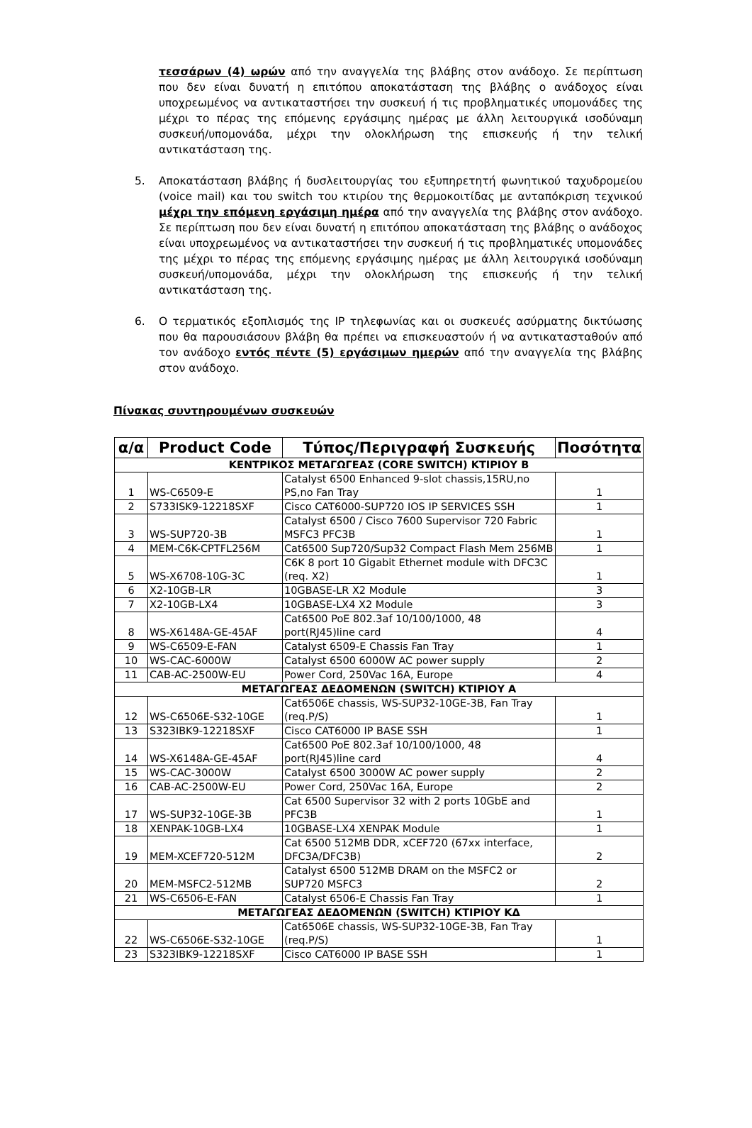τεσσάρων (4) ωρών από την αναγγελία της βλάβης στον ανάδοχο. Σε περίπτωση που δεν είναι δυνατή η επιτόπου αποκατάσταση της βλάβης ο ανάδοχος είναι υποχρεωμένος να αντικαταστήσει την συσκευή ή τις προβληματικές υπομονάδες της μέχρι το πέρας της επόμενης εργάσιμης ημέρας με άλλη λειτουργικά ισοδύναμη συσκευή/υπομονάδα, μέχρι την ολοκλήρωση της επισκευής ή την τελική αντικατάσταση της.
5. Αποκατάσταση βλάβης ή δυσλειτουργίας του εξυπηρετητή φωνητικού ταχυδρομείου (voice mail) και του switch του κτιρίου της θερμοκοιτίδας με ανταπόκριση τεχνικού μέχρι την επόμενη εργάσιμη ημέρα από την αναγγελία της βλάβης στον ανάδοχο. Σε περίπτωση που δεν είναι δυνατή η επιτόπου αποκατάσταση της βλάβης ο ανάδοχος είναι υποχρεωμένος να αντικαταστήσει την συσκευή ή τις προβληματικές υπομονάδες της μέχρι το πέρας της επόμενης εργάσιμης ημέρας με άλλη λειτουργικά ισοδύναμη συσκευή/υπομονάδα, μέχρι την ολοκλήρωση της επισκευής ή την τελική αντικατάσταση της.
6. Ο τερματικός εξοπλισμός της IP τηλεφωνίας και οι συσκευές ασύρματης δικτύωσης που θα παρουσιάσουν βλάβη θα πρέπει να επισκευαστούν ή να αντικατασταθούν από τον ανάδοχο εντός πέντε (5) εργάσιμων ημερών από την αναγγελία της βλάβης στον ανάδοχο.
Πίνακας συντηρουμένων συσκευών
| α/α | Product Code | Τύπος/Περιγραφή Συσκευής | Ποσότητα |
| --- | --- | --- | --- |
| ΚΕΝΤΡΙΚΟΣ ΜΕΤΑΓΩΓΕΑΣ (CORE SWITCH) ΚΤΙΡΙΟΥ Β | | | |
| 1 | WS-C6509-E | Catalyst 6500 Enhanced 9-slot chassis,15RU,no PS,no Fan Tray | 1 |
| 2 | S733ISK9-12218SXF | Cisco CAT6000-SUP720 IOS IP SERVICES SSH | 1 |
| 3 | WS-SUP720-3B | Catalyst 6500 / Cisco 7600 Supervisor 720 Fabric MSFC3 PFC3B | 1 |
| 4 | MEM-C6K-CPTFL256M | Cat6500 Sup720/Sup32 Compact Flash Mem 256MB | 1 |
| 5 | WS-X6708-10G-3C | C6K 8 port 10 Gigabit Ethernet module with DFC3C (req. X2) | 1 |
| 6 | X2-10GB-LR | 10GBASE-LR X2 Module | 3 |
| 7 | X2-10GB-LX4 | 10GBASE-LX4 X2 Module | 3 |
| 8 | WS-X6148A-GE-45AF | Cat6500 PoE 802.3af 10/100/1000, 48 port(RJ45)line card | 4 |
| 9 | WS-C6509-E-FAN | Catalyst 6509-E Chassis Fan Tray | 1 |
| 10 | WS-CAC-6000W | Catalyst 6500 6000W AC power supply | 2 |
| 11 | CAB-AC-2500W-EU | Power Cord, 250Vac 16A, Europe | 4 |
| ΜΕΤΑΓΩΓΕΑΣ ΔΕΔΟΜΕΝΩΝ (SWITCH) ΚΤΙΡΙΟΥ Α | | | |
| 12 | WS-C6506E-S32-10GE | Cat6506E chassis, WS-SUP32-10GE-3B, Fan Tray (req.P/S) | 1 |
| 13 | S323IBK9-12218SXF | Cisco CAT6000 IP BASE SSH | 1 |
| 14 | WS-X6148A-GE-45AF | Cat6500 PoE 802.3af 10/100/1000, 48 port(RJ45)line card | 4 |
| 15 | WS-CAC-3000W | Catalyst 6500 3000W AC power supply | 2 |
| 16 | CAB-AC-2500W-EU | Power Cord, 250Vac 16A, Europe | 2 |
| 17 | WS-SUP32-10GE-3B | Cat 6500 Supervisor 32 with 2 ports 10GbE and PFC3B | 1 |
| 18 | XENPAK-10GB-LX4 | 10GBASE-LX4 XENPAK Module | 1 |
| 19 | MEM-XCEF720-512M | Cat 6500 512MB DDR, xCEF720 (67xx interface, DFC3A/DFC3B) | 2 |
| 20 | MEM-MSFC2-512MB | Catalyst 6500 512MB DRAM on the MSFC2 or SUP720 MSFC3 | 2 |
| 21 | WS-C6506-E-FAN | Catalyst 6506-E Chassis Fan Tray | 1 |
| ΜΕΤΑΓΩΓΕΑΣ ΔΕΔΟΜΕΝΩΝ (SWITCH) ΚΤΙΡΙΟΥ ΚΔ | | | |
| 22 | WS-C6506E-S32-10GE | Cat6506E chassis, WS-SUP32-10GE-3B, Fan Tray (req.P/S) | 1 |
| 23 | S323IBK9-12218SXF | Cisco CAT6000 IP BASE SSH | 1 |